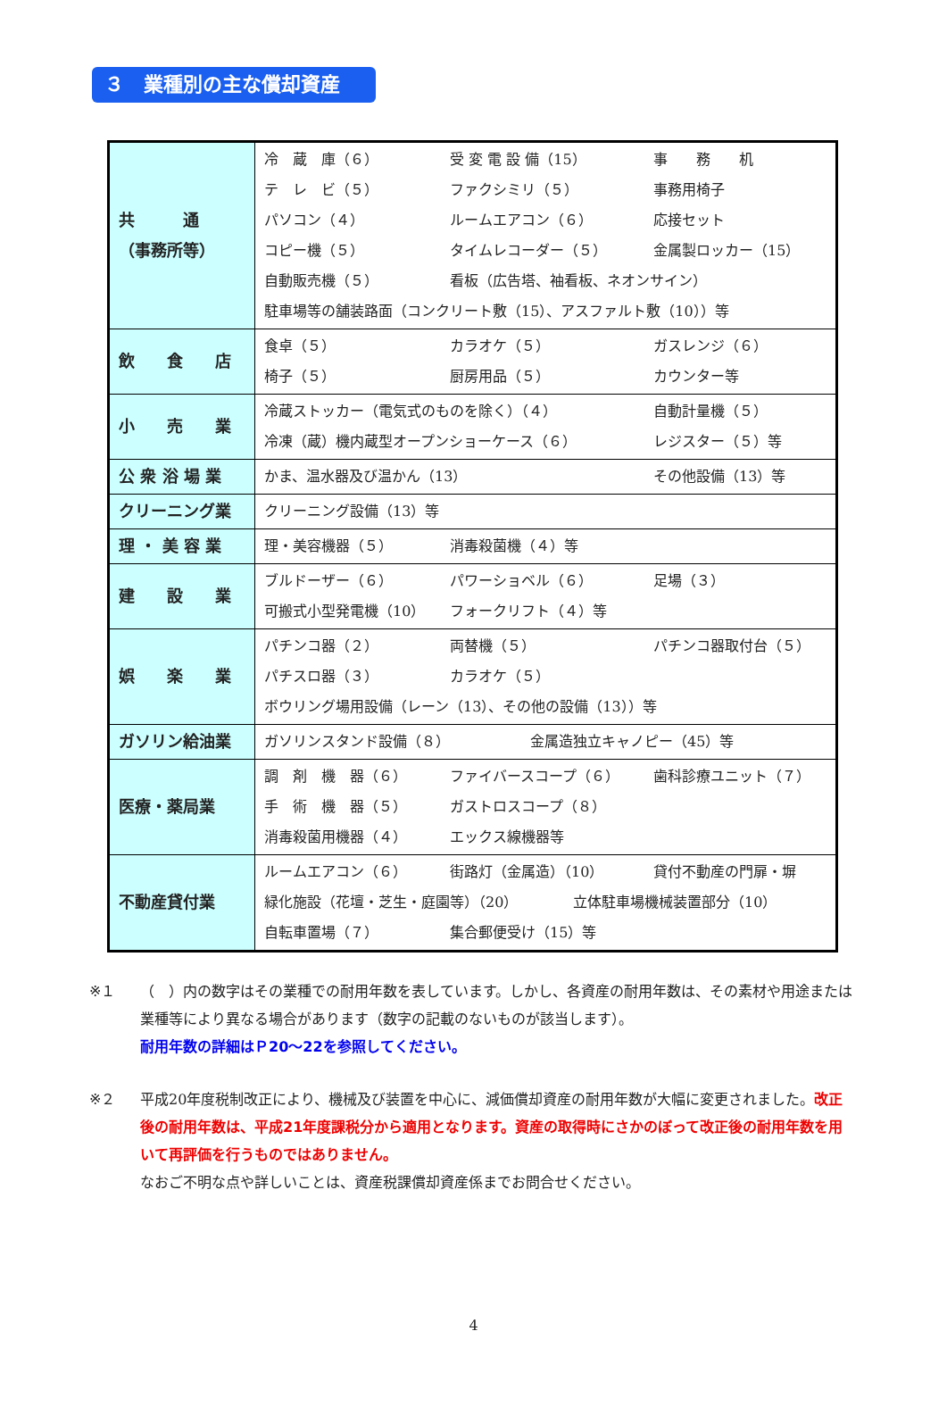３　業種別の主な償却資産
| 共 通 （事務所等） | 冷 蔵 庫（６） 受 変 電 設 備（15） 事 務 机 テ レ ビ（５） ファクシミリ（５） 事務用椅子 パソコン（４） ルームエアコン（６） 応接セット コピー機（５） タイムレコーダー（５） 金属製ロッカー（15） 自動販売機（５） 看板（広告塔、袖看板、ネオンサイン） 駐車場等の舗装路面（コンクリート敷（15）、アスファルト敷（10））等 |
| 飲 食 店 | 食卓（５） カラオケ（５） ガスレンジ（６） 椅子（５） 厨房用品（５） カウンター等 |
| 小 売 業 | 冷蔵ストッカー（電気式のものを除く）（４） 自動計量機（５） 冷凍（蔵）機内蔵型オープンショーケース（６） レジスター（５）等 |
| 公 衆 浴 場 業 | かま、温水器及び温かん（13） その他設備（13）等 |
| クリーニング業 | クリーニング設備（13）等 |
| 理 ・ 美 容 業 | 理・美容機器（５） 消毒殺菌機（４）等 |
| 建 設 業 | ブルドーザー（６） パワーショベル（６） 足場（３） 可搬式小型発電機（10） フォークリフト（４）等 |
| 娯 楽 業 | パチンコ器（２） 両替機（５） パチンコ器取付台（５） パチスロ器（３） カラオケ（５） ボウリング場用設備（レーン（13）、その他の設備（13））等 |
| ガソリン給油業 | ガソリンスタンド設備（８） 金属造独立キャノピー（45）等 |
| 医療・薬局業 | 調 剤 機 器（６） ファイバースコープ（６） 歯科診療ユニット（７） 手 術 機 器（５） ガストロスコープ（８） 消毒殺菌用機器（４） エックス線機器等 |
| 不動産貸付業 | ルームエアコン（６） 街路灯（金属造）（10） 貸付不動産の門扉・塀 緑化施設（花壇・芝生・庭園等）（20） 立体駐車場機械装置部分（10） 自転車置場（７） 集合郵便受け（15）等 |
※１ （　）内の数字はその業種での耐用年数を表しています。しかし、各資産の耐用年数は、その素材や用途または業種等により異なる場合があります（数字の記載のないものが該当します）。
耐用年数の詳細はＰ20～22を参照してください。
※２ 平成20年度税制改正により、機械及び装置を中心に、減価償却資産の耐用年数が大幅に変更されました。改正後の耐用年数は、平成21年度課税分から適用となります。資産の取得時にさかのぼって改正後の耐用年数を用いて再評価を行うものではありません。
なおご不明な点や詳しいことは、資産税課償却資産係までお問合せください。
4